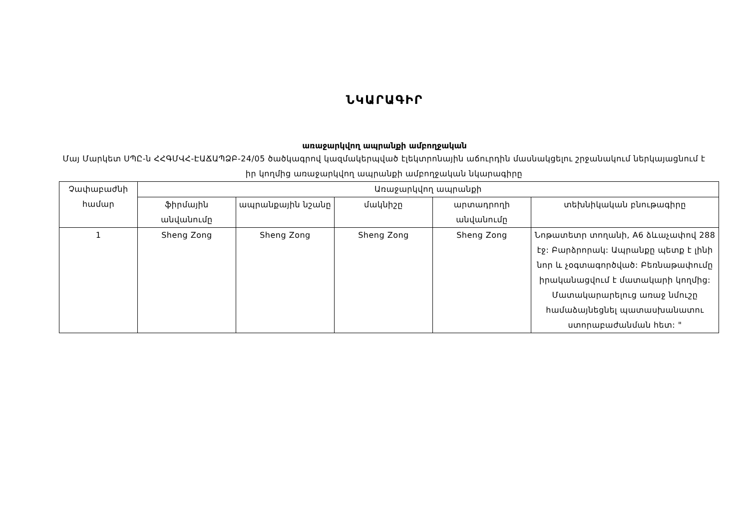ՆԿԱՐԱԳԻՐ
առաջարկվող ապրանքի ամբողջական
Մայ Մարկետ ՍՊԸ-ն ՀՀԳՄՎՀ-ԷԱՃԱՊՁԲ-24/05 ծածկագրով կազմակերպված էլեկտրոնային աճուրդին մասնակցելու շրջանակում ներկայացնում է իր կողմից առաջարկվող ապրանքի ամբողջական նկարագիրը
| Չափաբաժնի համար | Առաջարկվող ապրանքի | | | | |
| --- | --- | --- | --- | --- | --- |
| | ֆիրմային անվանումը | ապրանքային նշանը | մակնիշը | արտադրողի անվանումը | տեխնիկական բնութագիրը |
| 1 | Sheng Zong | Sheng Zong | Sheng Zong | Sheng Zong | Նոթատետր տողանի, A6 ձևաչափով 288 էջ: Բարձրորակ: Ապրանքը պետք է լինի նոր և չօգտագործված: Բեռնաթափումը իրականացվում է մատակարի կողմից: Մատակարարելուց առաջ նմուշը համաձայնեցնել պատասխանատու ստորաբաժանման հետ: " |